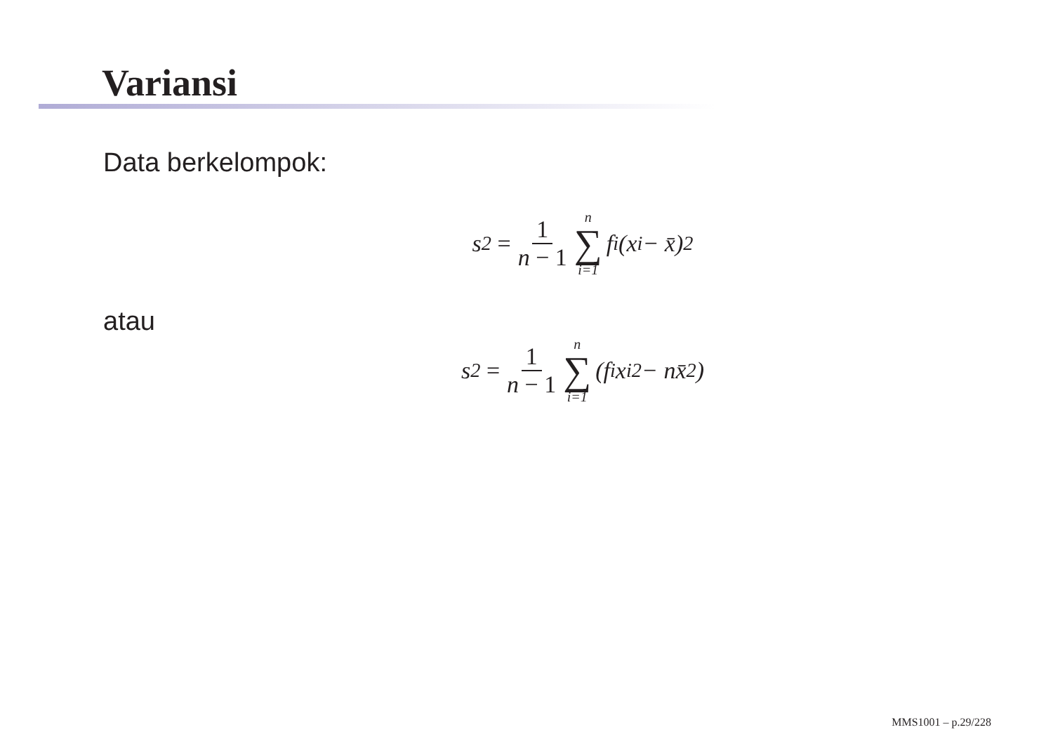Variansi
Data berkelompok:
s<sup>2</sup> = 1 n − 1 n ∑ i=1 f<sub>i</sub>(x<sub>i</sub> − x̄)<sup>2</sup>
atau
s<sup>2</sup> = 1 n − 1 n ∑ i=1 (f<sub>i</sub>x<sub>i</sub><sup>2</sup> − nx̄<sup>2</sup>)
MMS1001 – p.29/228